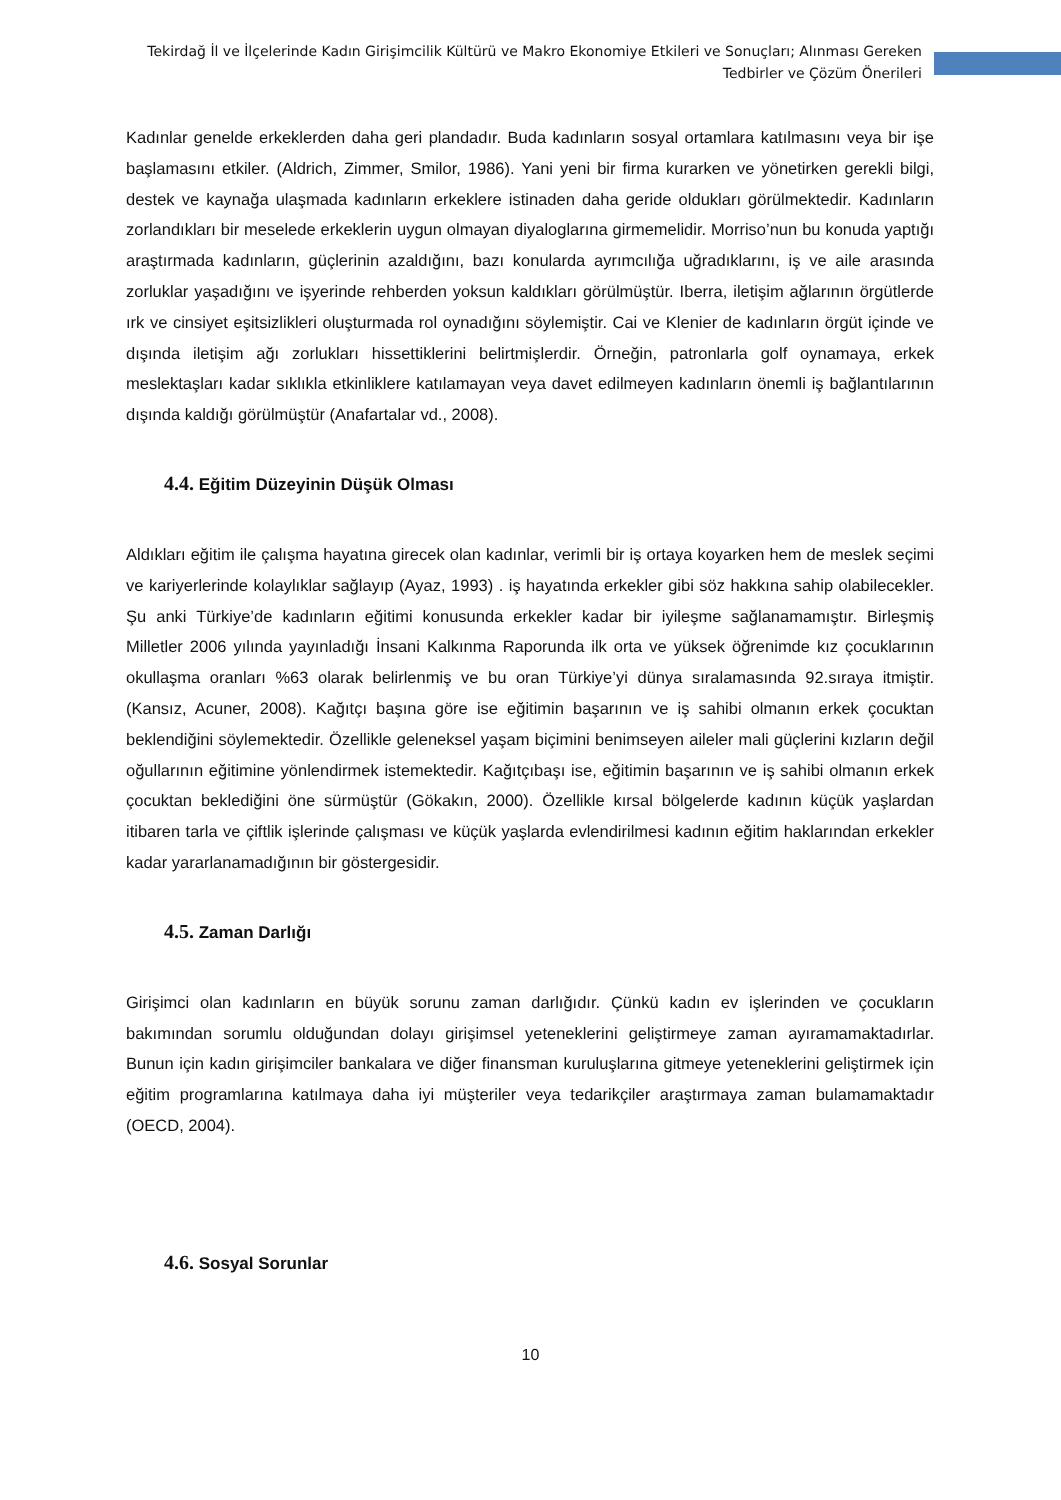Tekirdağ İl ve İlçelerinde Kadın Girişimcilik Kültürü ve Makro Ekonomiye Etkileri ve Sonuçları; Alınması Gereken
Tedbirler ve Çözüm Önerileri
Kadınlar genelde erkeklerden daha geri plandadır. Buda kadınların sosyal ortamlara katılmasını veya bir işe başlamasını etkiler. (Aldrich, Zimmer, Smilor, 1986). Yani yeni bir firma kurarken ve yönetirken gerekli bilgi, destek ve kaynağa ulaşmada kadınların erkeklere istinaden daha geride oldukları görülmektedir. Kadınların zorlandıkları bir meselede erkeklerin uygun olmayan diyaloglarına girmemelidir. Morriso’nun bu konuda yaptığı araştırmada kadınların, güçlerinin azaldığını, bazı konularda ayrımcılığa uğradıklarını, iş ve aile arasında zorluklar yaşadığını ve işyerinde rehberden yoksun kaldıkları görülmüştür. Iberra, iletişim ağlarının örgütlerde ırk ve cinsiyet eşitsizlikleri oluşturmada rol oynadığını söylemiştir. Cai ve Klenier de kadınların örgüt içinde ve dışında iletişim ağı zorlukları hissettiklerini belirtmişlerdir. Örneğin, patronlarla golf oynamaya, erkek meslektaşları kadar sıklıkla etkinliklere katılamayan veya davet edilmeyen kadınların önemli iş bağlantılarının dışında kaldığı görülmüştür (Anafartalar vd., 2008).
4.4. Eğitim Düzeyinin Düşük Olması
Aldıkları eğitim ile çalışma hayatına girecek olan kadınlar, verimli bir iş ortaya koyarken hem de meslek seçimi ve kariyerlerinde kolaylıklar sağlayıp (Ayaz, 1993) . iş hayatında erkekler gibi söz hakkına sahip olabilecekler. Şu anki Türkiye’de kadınların eğitimi konusunda erkekler kadar bir iyileşme sağlanamamıştır. Birleşmiş Milletler 2006 yılında yayınladığı İnsani Kalkınma Raporunda ilk orta ve yüksek öğrenimde kız çocuklarının okullaşma oranları %63 olarak belirlenmiş ve bu oran Türkiye’yi dünya sıralamasında 92.sıraya itmiştir. (Kansız, Acuner, 2008). Kağıtçı başına göre ise eğitimin başarının ve iş sahibi olmanın erkek çocuktan beklendiğini söylemektedir. Özellikle geleneksel yaşam biçimini benimseyen aileler mali güçlerini kızların değil oğullarının eğitimine yönlendirmek istemektedir. Kağıtçıbaşı ise, eğitimin başarının ve iş sahibi olmanın erkek çocuktan beklediğini öne sürmüştür (Gökakın, 2000). Özellikle kırsal bölgelerde kadının küçük yaşlardan itibaren tarla ve çiftlik işlerinde çalışması ve küçük yaşlarda evlendirilmesi kadının eğitim haklarından erkekler kadar yararlanamadığının bir göstergesidir.
4.5. Zaman Darlığı
Girişimci olan kadınların en büyük sorunu zaman darlığıdır. Çünkü kadın ev işlerinden ve çocukların bakımından sorumlu olduğundan dolayı girişimsel yeteneklerini geliştirmeye zaman ayıramamaktadırlar. Bunun için kadın girişimciler bankalara ve diğer finansman kuruluşlarına gitmeye yeteneklerini geliştirmek için eğitim programlarına katılmaya daha iyi müşteriler veya tedarikçiler araştırmaya zaman bulamamaktadır (OECD, 2004).
4.6. Sosyal Sorunlar
10